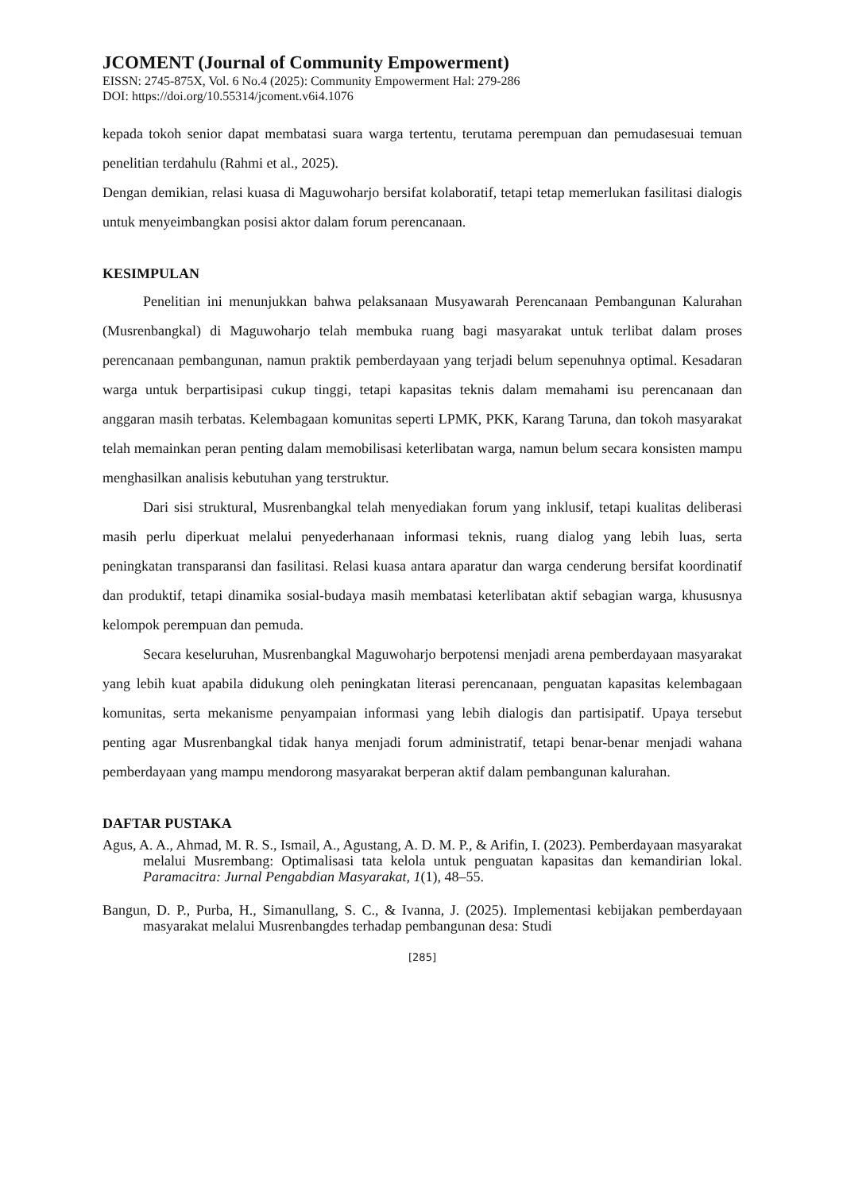JCOMENT (Journal of Community Empowerment)
EISSN: 2745-875X, Vol. 6 No.4 (2025): Community Empowerment Hal: 279-286
DOI: https://doi.org/10.55314/jcoment.v6i4.1076
kepada tokoh senior dapat membatasi suara warga tertentu, terutama perempuan dan pemudasesuai temuan penelitian terdahulu (Rahmi et al., 2025).
Dengan demikian, relasi kuasa di Maguwoharjo bersifat kolaboratif, tetapi tetap memerlukan fasilitasi dialogis untuk menyeimbangkan posisi aktor dalam forum perencanaan.
KESIMPULAN
Penelitian ini menunjukkan bahwa pelaksanaan Musyawarah Perencanaan Pembangunan Kalurahan (Musrenbangkal) di Maguwoharjo telah membuka ruang bagi masyarakat untuk terlibat dalam proses perencanaan pembangunan, namun praktik pemberdayaan yang terjadi belum sepenuhnya optimal. Kesadaran warga untuk berpartisipasi cukup tinggi, tetapi kapasitas teknis dalam memahami isu perencanaan dan anggaran masih terbatas. Kelembagaan komunitas seperti LPMK, PKK, Karang Taruna, dan tokoh masyarakat telah memainkan peran penting dalam memobilisasi keterlibatan warga, namun belum secara konsisten mampu menghasilkan analisis kebutuhan yang terstruktur.
Dari sisi struktural, Musrenbangkal telah menyediakan forum yang inklusif, tetapi kualitas deliberasi masih perlu diperkuat melalui penyederhanaan informasi teknis, ruang dialog yang lebih luas, serta peningkatan transparansi dan fasilitasi. Relasi kuasa antara aparatur dan warga cenderung bersifat koordinatif dan produktif, tetapi dinamika sosial-budaya masih membatasi keterlibatan aktif sebagian warga, khususnya kelompok perempuan dan pemuda.
Secara keseluruhan, Musrenbangkal Maguwoharjo berpotensi menjadi arena pemberdayaan masyarakat yang lebih kuat apabila didukung oleh peningkatan literasi perencanaan, penguatan kapasitas kelembagaan komunitas, serta mekanisme penyampaian informasi yang lebih dialogis dan partisipatif. Upaya tersebut penting agar Musrenbangkal tidak hanya menjadi forum administratif, tetapi benar-benar menjadi wahana pemberdayaan yang mampu mendorong masyarakat berperan aktif dalam pembangunan kalurahan.
DAFTAR PUSTAKA
Agus, A. A., Ahmad, M. R. S., Ismail, A., Agustang, A. D. M. P., & Arifin, I. (2023). Pemberdayaan masyarakat melalui Musrembang: Optimalisasi tata kelola untuk penguatan kapasitas dan kemandirian lokal. Paramacitra: Jurnal Pengabdian Masyarakat, 1(1), 48–55.
Bangun, D. P., Purba, H., Simanullang, S. C., & Ivanna, J. (2025). Implementasi kebijakan pemberdayaan masyarakat melalui Musrenbangdes terhadap pembangunan desa: Studi
[285]